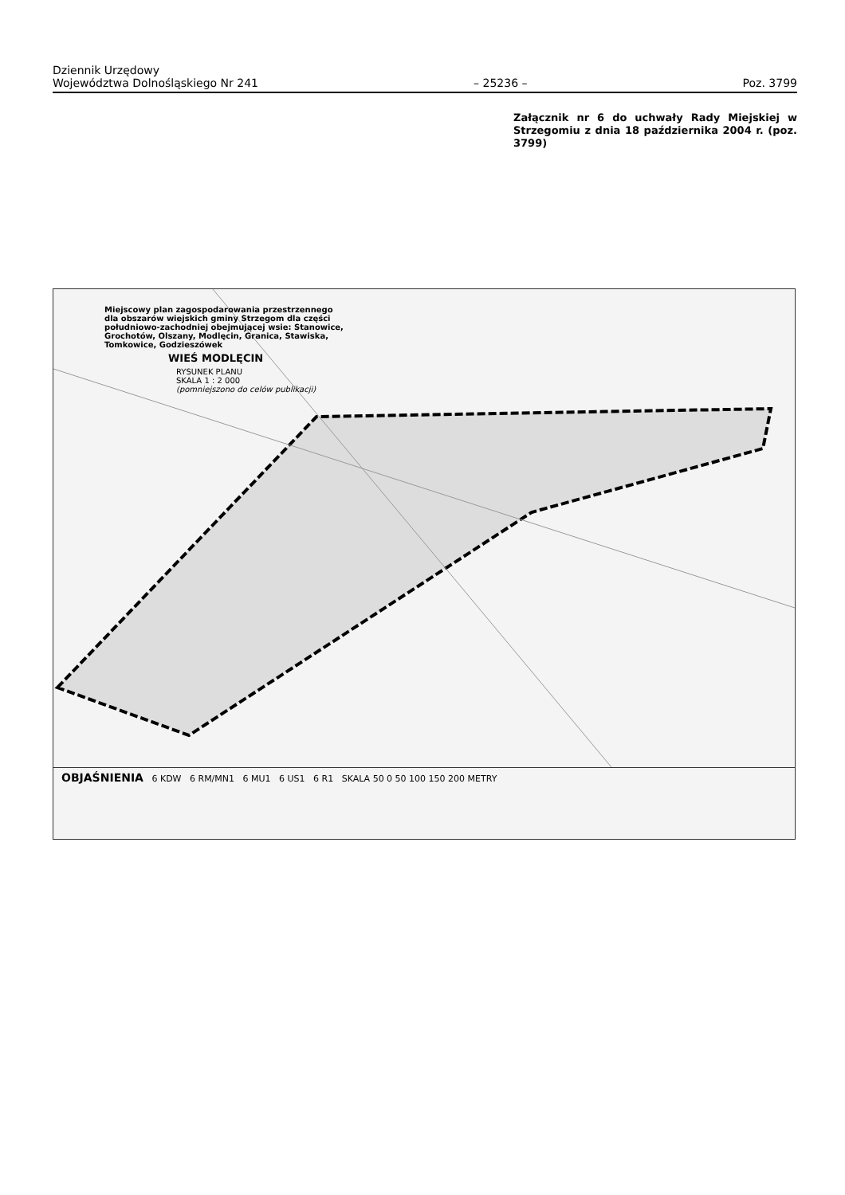Dziennik Urzędowy
Województwa Dolnośląskiego Nr 241 – 25236 – Poz. 3799
Załącznik nr 6 do uchwały Rady Miejskiej w Strzegomiu z dnia 18 października 2004 r. (poz. 3799)
Miejscowy plan zagospodarowania przestrzennego dla obszarów wiejskich gminy Strzegom dla części południowo-zachodniej obejmującej wsie: Stanowice, Grochotów, Olszany, Modlęcin, Granica, Stawiska, Tomkowice, Godzieszówek
WIEŚ MODLĘCIN
RYSUNEK PLANU
SKALA 1 : 2 000
(pomniejszono do celów publikacji)
OBJAŚNIENIA 6 KDW 6 RM/MN1 6 MU1 6 US1 6 R1 SKALA 50 0 50 100 150 200 METRY